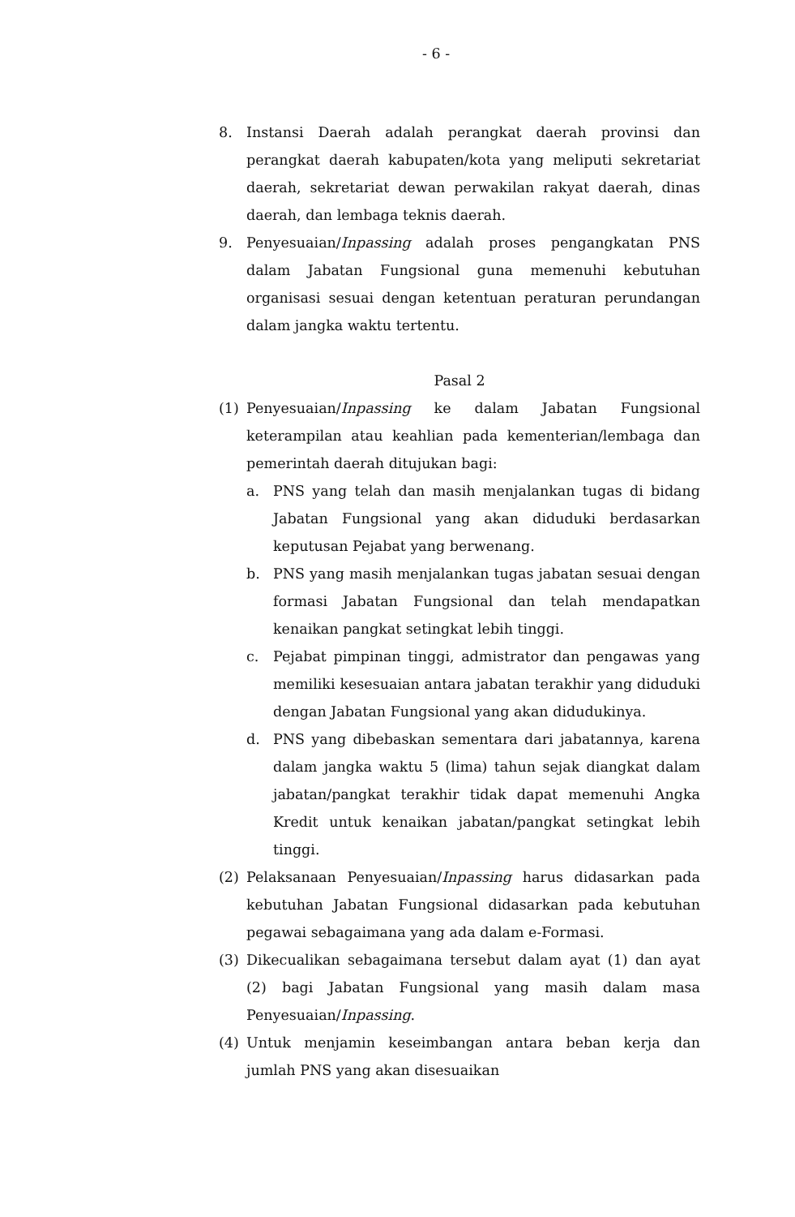- 6 -
8. Instansi Daerah adalah perangkat daerah provinsi dan perangkat daerah kabupaten/kota yang meliputi sekretariat daerah, sekretariat dewan perwakilan rakyat daerah, dinas daerah, dan lembaga teknis daerah.
9. Penyesuaian/Inpassing adalah proses pengangkatan PNS dalam Jabatan Fungsional guna memenuhi kebutuhan organisasi sesuai dengan ketentuan peraturan perundangan dalam jangka waktu tertentu.
Pasal 2
(1) Penyesuaian/Inpassing ke dalam Jabatan Fungsional keterampilan atau keahlian pada kementerian/lembaga dan pemerintah daerah ditujukan bagi:
a. PNS yang telah dan masih menjalankan tugas di bidang Jabatan Fungsional yang akan diduduki berdasarkan keputusan Pejabat yang berwenang.
b. PNS yang masih menjalankan tugas jabatan sesuai dengan formasi Jabatan Fungsional dan telah mendapatkan kenaikan pangkat setingkat lebih tinggi.
c. Pejabat pimpinan tinggi, admistrator dan pengawas yang memiliki kesesuaian antara jabatan terakhir yang diduduki dengan Jabatan Fungsional yang akan didudukinya.
d. PNS yang dibebaskan sementara dari jabatannya, karena dalam jangka waktu 5 (lima) tahun sejak diangkat dalam jabatan/pangkat terakhir tidak dapat memenuhi Angka Kredit untuk kenaikan jabatan/pangkat setingkat lebih tinggi.
(2) Pelaksanaan Penyesuaian/Inpassing harus didasarkan pada kebutuhan Jabatan Fungsional didasarkan pada kebutuhan pegawai sebagaimana yang ada dalam e-Formasi.
(3) Dikecualikan sebagaimana tersebut dalam ayat (1) dan ayat (2) bagi Jabatan Fungsional yang masih dalam masa Penyesuaian/Inpassing.
(4) Untuk menjamin keseimbangan antara beban kerja dan jumlah PNS yang akan disesuaikan